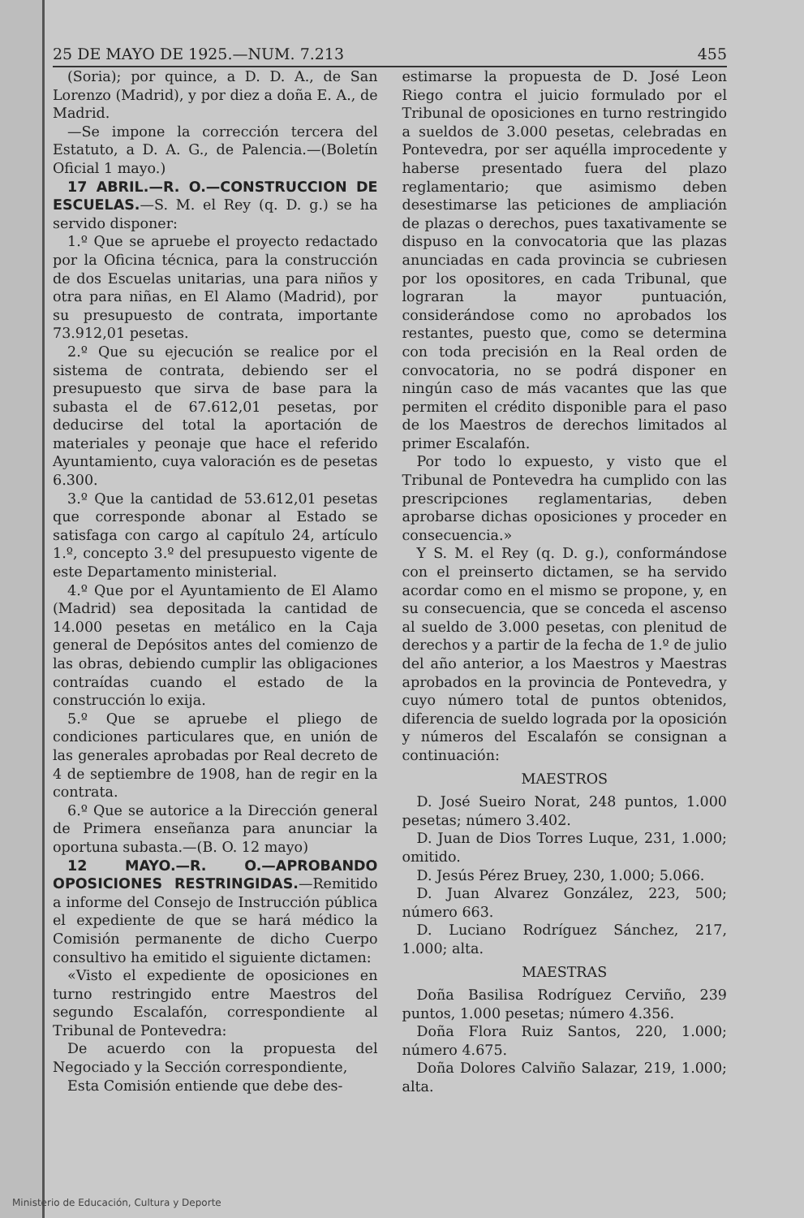25 DE MAYO DE 1925.—NUM. 7.213 455
(Soria); por quince, a D. D. A., de San Lorenzo (Madrid), y por diez a doña E. A., de Madrid.
—Se impone la corrección tercera del Estatuto, a D. A. G., de Palencia.—(Boletín Oficial 1 mayo.)
17 ABRIL.—R. O.—CONSTRUCCION DE ESCUELAS.—S. M. el Rey (q. D. g.) se ha servido disponer:
1.º Que se apruebe el proyecto redactado por la Oficina técnica, para la construcción de dos Escuelas unitarias, una para niños y otra para niñas, en El Alamo (Madrid), por su presupuesto de contrata, importante 73.912,01 pesetas.
2.º Que su ejecución se realice por el sistema de contrata, debiendo ser el presupuesto que sirva de base para la subasta el de 67.612,01 pesetas, por deducirse del total la aportación de materiales y peonaje que hace el referido Ayuntamiento, cuya valoración es de pesetas 6.300.
3.º Que la cantidad de 53.612,01 pesetas que corresponde abonar al Estado se satisfaga con cargo al capítulo 24, artículo 1.º, concepto 3.º del presupuesto vigente de este Departamento ministerial.
4.º Que por el Ayuntamiento de El Alamo (Madrid) sea depositada la cantidad de 14.000 pesetas en metálico en la Caja general de Depósitos antes del comienzo de las obras, debiendo cumplir las obligaciones contraídas cuando el estado de la construcción lo exija.
5.º Que se apruebe el pliego de condiciones particulares que, en unión de las generales aprobadas por Real decreto de 4 de septiembre de 1908, han de regir en la contrata.
6.º Que se autorice a la Dirección general de Primera enseñanza para anunciar la oportuna subasta.—(B. O. 12 mayo)
12 MAYO.—R. O.—APROBANDO OPOSICIONES RESTRINGIDAS.—Remitido a informe del Consejo de Instrucción pública el expediente de que se hará médico la Comisión permanente de dicho Cuerpo consultivo ha emitido el siguiente dictamen:
«Visto el expediente de oposiciones en turno restringido entre Maestros del segundo Escalafón, correspondiente al Tribunal de Pontevedra:
De acuerdo con la propuesta del Negociado y la Sección correspondiente,
Esta Comisión entiende que debe des-
estimarse la propuesta de D. José Leon Riego contra el juicio formulado por el Tribunal de oposiciones en turno restringido a sueldos de 3.000 pesetas, celebradas en Pontevedra, por ser aquélla improcedente y haberse presentado fuera del plazo reglamentario; que asimismo deben desestimarse las peticiones de ampliación de plazas o derechos, pues taxativamente se dispuso en la convocatoria que las plazas anunciadas en cada provincia se cubriesen por los opositores, en cada Tribunal, que lograran la mayor puntuación, considerándose como no aprobados los restantes, puesto que, como se determina con toda precisión en la Real orden de convocatoria, no se podrá disponer en ningún caso de más vacantes que las que permiten el crédito disponible para el paso de los Maestros de derechos limitados al primer Escalafón.
Por todo lo expuesto, y visto que el Tribunal de Pontevedra ha cumplido con las prescripciones reglamentarias, deben aprobarse dichas oposiciones y proceder en consecuencia.»
Y S. M. el Rey (q. D. g.), conformándose con el preinserto dictamen, se ha servido acordar como en el mismo se propone, y, en su consecuencia, que se conceda el ascenso al sueldo de 3.000 pesetas, con plenitud de derechos y a partir de la fecha de 1.º de julio del año anterior, a los Maestros y Maestras aprobados en la provincia de Pontevedra, y cuyo número total de puntos obtenidos, diferencia de sueldo lograda por la oposición y números del Escalafón se consignan a continuación:
MAESTROS
D. José Sueiro Norat, 248 puntos, 1.000 pesetas; número 3.402.
D. Juan de Dios Torres Luque, 231, 1.000; omitido.
D. Jesús Pérez Bruey, 230, 1.000; 5.066.
D. Juan Alvarez González, 223, 500; número 663.
D. Luciano Rodríguez Sánchez, 217, 1.000; alta.
MAESTRAS
Doña Basilisa Rodríguez Cerviño, 239 puntos, 1.000 pesetas; número 4.356.
Doña Flora Ruiz Santos, 220, 1.000; número 4.675.
Doña Dolores Calviño Salazar, 219, 1.000; alta.
Ministerio de Educación, Cultura y Deporte